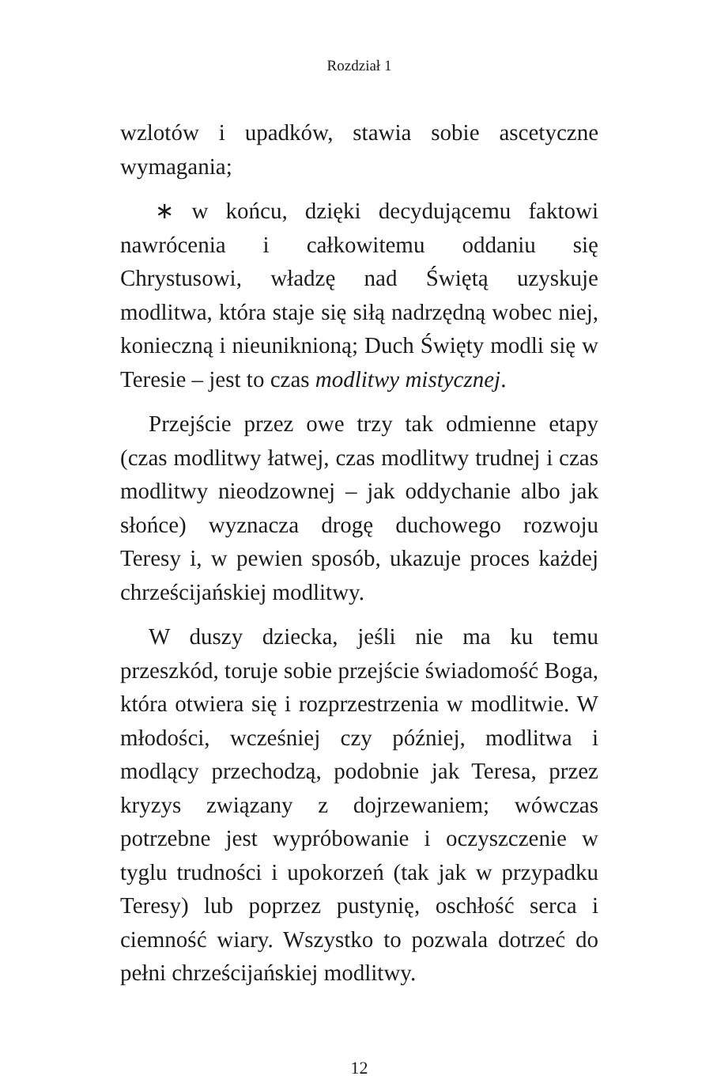Rozdział 1
wzlotów i upadków, stawia sobie ascetyczne wymagania;
∗ w końcu, dzięki decydującemu faktowi nawrócenia i całkowitemu oddaniu się Chrystusowi, władzę nad Świętą uzyskuje modlitwa, która staje się siłą nadrzędną wobec niej, konieczną i nieuniknioną; Duch Święty modli się w Teresie – jest to czas modlitwy mistycznej.
Przejście przez owe trzy tak odmienne etapy (czas modlitwy łatwej, czas modlitwy trudnej i czas modlitwy nieodzownej – jak oddychanie albo jak słońce) wyznacza drogę duchowego rozwoju Teresy i, w pewien sposób, ukazuje proces każdej chrześcijańskiej modlitwy.
W duszy dziecka, jeśli nie ma ku temu przeszkód, toruje sobie przejście świadomość Boga, która otwiera się i rozprzestrzenia w modlitwie. W młodości, wcześniej czy później, modlitwa i modlący przechodzą, podobnie jak Teresa, przez kryzys związany z dojrzewaniem; wówczas potrzebne jest wypróbowanie i oczyszczenie w tyglu trudności i upokorzeń (tak jak w przypadku Teresy) lub poprzez pustynię, oschłość serca i ciemność wiary. Wszystko to pozwala dotrzeć do pełni chrześcijańskiej modlitwy.
12